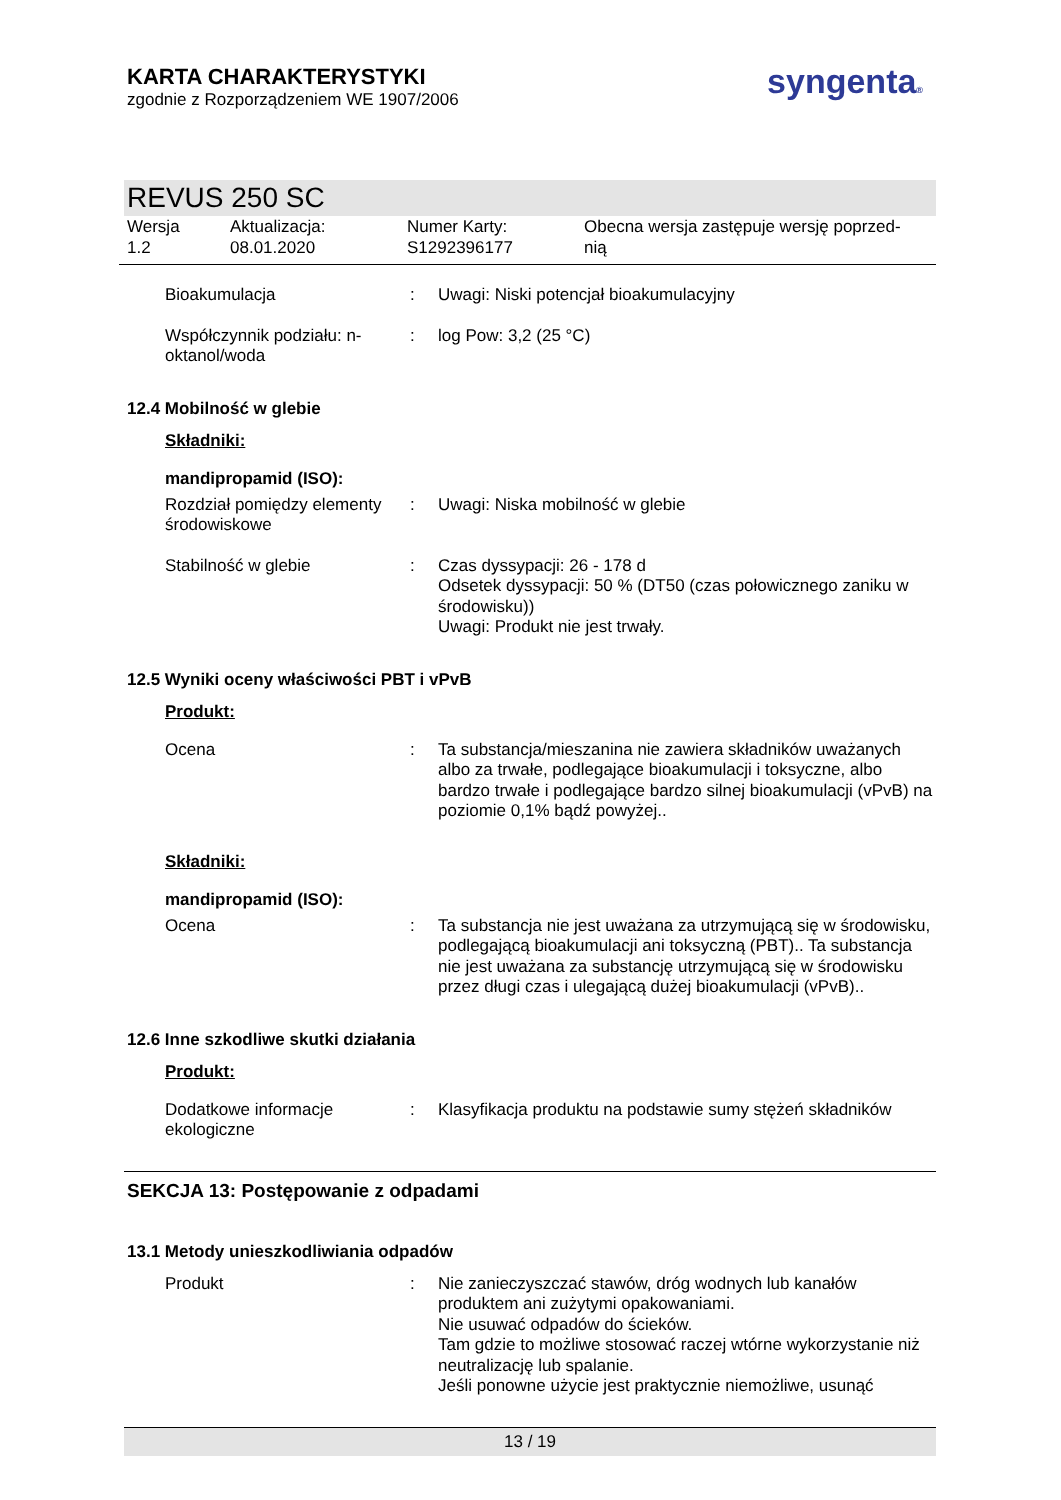KARTA CHARAKTERYSTYKI
zgodnie z Rozporządzeniem WE 1907/2006
syngenta®
REVUS 250 SC
Wersja
1.2
Aktualizacja:
08.01.2020
Numer Karty:
S1292396177
Obecna wersja zastępuje wersję poprzed-
nią
Bioakumulacja : Uwagi: Niski potencjał bioakumulacyjny
Współczynnik podziału: n-oktanol/woda
: log Pow: 3,2 (25 °C)
12.4 Mobilność w glebie
Składniki:
mandipropamid (ISO):
Rozdział pomiędzy elementy środowiskowe
: Uwagi: Niska mobilność w glebie
Stabilność w glebie : Czas dyssypacji: 26 - 178 d
Odsetek dyssypacji: 50 % (DT50 (czas połowicznego zaniku w środowisku))
Uwagi: Produkt nie jest trwały.
12.5 Wyniki oceny właściwości PBT i vPvB
Produkt:
Ocena : Ta substancja/mieszanina nie zawiera składników uważanych albo za trwałe, podlegające bioakumulacji i toksyczne, albo bardzo trwałe i podlegające bardzo silnej bioakumulacji (vPvB) na poziomie 0,1% bądź powyżej..
Składniki:
mandipropamid (ISO):
Ocena : Ta substancja nie jest uważana za utrzymującą się w środowisku, podlegającą bioakumulacji ani toksyczną (PBT).. Ta substancja nie jest uważana za substancję utrzymującą się w środowisku przez długi czas i ulegającą dużej bioakumulacji (vPvB)..
12.6 Inne szkodliwe skutki działania
Produkt:
Dodatkowe informacje ekologiczne
: Klasyfikacja produktu na podstawie sumy stężeń składników
SEKCJA 13: Postępowanie z odpadami
13.1 Metody unieszkodliwiania odpadów
Produkt : Nie zanieczyszczać stawów, dróg wodnych lub kanałów produktem ani zużytymi opakowaniami.
Nie usuwać odpadów do ścieków.
Tam gdzie to możliwe stosować raczej wtórne wykorzystanie niż neutralizację lub spalanie.
Jeśli ponowne użycie jest praktycznie niemożliwe, usunąć
13 / 19